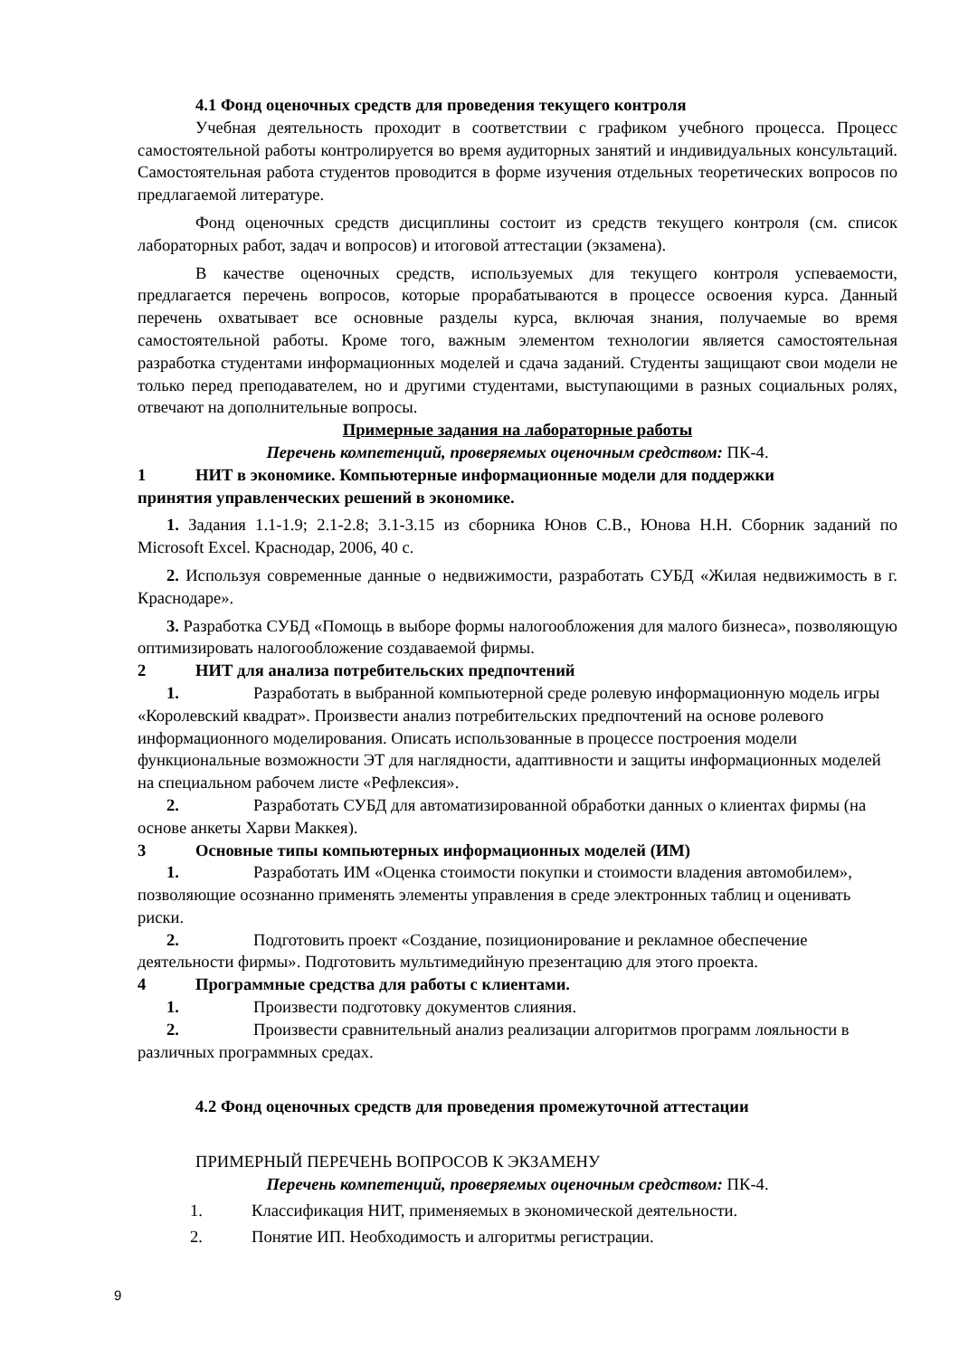4.1 Фонд оценочных средств для проведения текущего контроля
Учебная деятельность проходит в соответствии с графиком учебного процесса. Процесс самостоятельной работы контролируется во время аудиторных занятий и индивидуальных консультаций. Самостоятельная работа студентов проводится в форме изучения отдельных теоретических вопросов по предлагаемой литературе.
Фонд оценочных средств дисциплины состоит из средств текущего контроля (см. список лабораторных работ, задач и вопросов) и итоговой аттестации (экзамена).
В качестве оценочных средств, используемых для текущего контроля успеваемости, предлагается перечень вопросов, которые прорабатываются в процессе освоения курса. Данный перечень охватывает все основные разделы курса, включая знания, получаемые во время самостоятельной работы. Кроме того, важным элементом технологии является самостоятельная разработка студентами информационных моделей и сдача заданий. Студенты защищают свои модели не только перед преподавателем, но и другими студентами, выступающими в разных социальных ролях, отвечают на дополнительные вопросы.
Примерные задания на лабораторные работы
Перечень компетенций, проверяемых оценочным средством: ПК-4.
1 НИТ в экономике. Компьютерные информационные модели для поддержки
принятия управленческих решений в экономике.
1. Задания 1.1-1.9; 2.1-2.8; 3.1-3.15 из сборника Юнов С.В., Юнова Н.Н. Сборник заданий по Microsoft Excel. Краснодар, 2006, 40 с.
2. Используя современные данные о недвижимости, разработать СУБД «Жилая недвижимость в г. Краснодаре».
3. Разработка СУБД «Помощь в выборе формы налогообложения для малого бизнеса», позволяющую оптимизировать налогообложение создаваемой фирмы.
2 НИТ для анализа потребительских предпочтений
1. Разработать в выбранной компьютерной среде ролевую информационную модель игры «Королевский квадрат». Произвести анализ потребительских предпочтений на основе ролевого информационного моделирования. Описать использованные в процессе построения модели функциональные возможности ЭТ для наглядности, адаптивности и защиты информационных моделей на специальном рабочем листе «Рефлексия».
2. Разработать СУБД для автоматизированной обработки данных о клиентах фирмы (на основе анкеты Харви Маккея).
3 Основные типы компьютерных информационных моделей (ИМ)
1. Разработать ИМ «Оценка стоимости покупки и стоимости владения автомобилем», позволяющие осознанно применять элементы управления в среде электронных таблиц и оценивать риски.
2. Подготовить проект «Создание, позиционирование и рекламное обеспечение деятельности фирмы». Подготовить мультимедийную презентацию для этого проекта.
4 Программные средства для работы с клиентами.
1. Произвести подготовку документов слияния.
2. Произвести сравнительный анализ реализации алгоритмов программ лояльности в различных программных средах.
4.2 Фонд оценочных средств для проведения промежуточной аттестации
ПРИМЕРНЫЙ ПЕРЕЧЕНЬ ВОПРОСОВ К ЭКЗАМЕНУ
Перечень компетенций, проверяемых оценочным средством: ПК-4.
1. Классификация НИТ, применяемых в экономической деятельности.
2. Понятие ИП. Необходимость и алгоритмы регистрации.
9